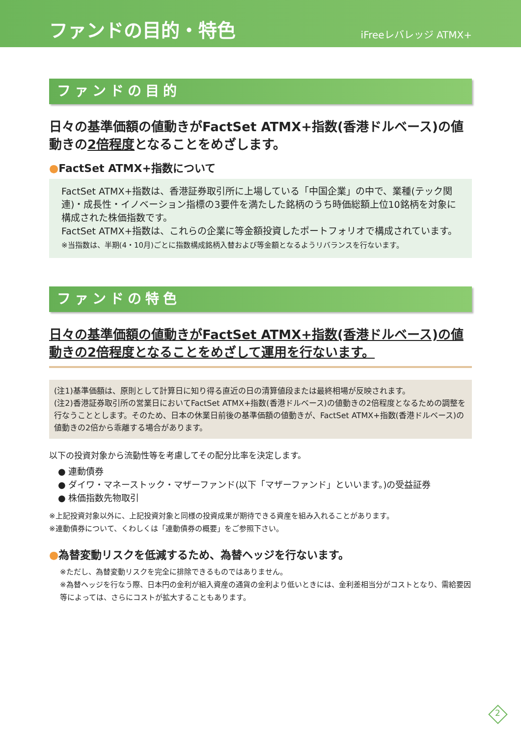ファンドの目的・特色
iFreeレバレッジ ATMX+
ファンドの目的
日々の基準価額の値動きがFactSet ATMX+指数(香港ドルベース)の値動きの2倍程度となることをめざします。
●FactSet ATMX+指数について
FactSet ATMX+指数は、香港証券取引所に上場している「中国企業」の中で、業種(テック関連)・成長性・イノベーション指標の3要件を満たした銘柄のうち時価総額上位10銘柄を対象に構成された株価指数です。
FactSet ATMX+指数は、これらの企業に等金額投資したポートフォリオで構成されています。
※当指数は、半期(4・10月)ごとに指数構成銘柄入替および等金額となるようリバランスを行ないます。
ファンドの特色
日々の基準価額の値動きがFactSet ATMX+指数(香港ドルベース)の値動きの2倍程度となることをめざして運用を行ないます。
(注1)基準価額は、原則として計算日に知り得る直近の日の清算値段または最終相場が反映されます。
(注2)香港証券取引所の営業日においてFactSet ATMX+指数(香港ドルベース)の値動きの2倍程度となるための調整を行なうこととします。そのため、日本の休業日前後の基準価額の値動きが、FactSet ATMX+指数(香港ドルベース)の値動きの2倍から乖離する場合があります。
以下の投資対象から流動性等を考慮してその配分比率を決定します。
● 連動債券
● ダイワ・マネーストック・マザーファンド(以下「マザーファンド」といいます。)の受益証券
● 株価指数先物取引
※上記投資対象以外に、上記投資対象と同様の投資成果が期待できる資産を組み入れることがあります。
※連動債券について、くわしくは「連動債券の概要」をご参照下さい。
●為替変動リスクを低減するため、為替ヘッジを行ないます。
※ただし、為替変動リスクを完全に排除できるものではありません。
※為替ヘッジを行なう際、日本円の金利が組入資産の通貨の金利より低いときには、金利差相当分がコストとなり、需給要因等によっては、さらにコストが拡大することもあります。
2